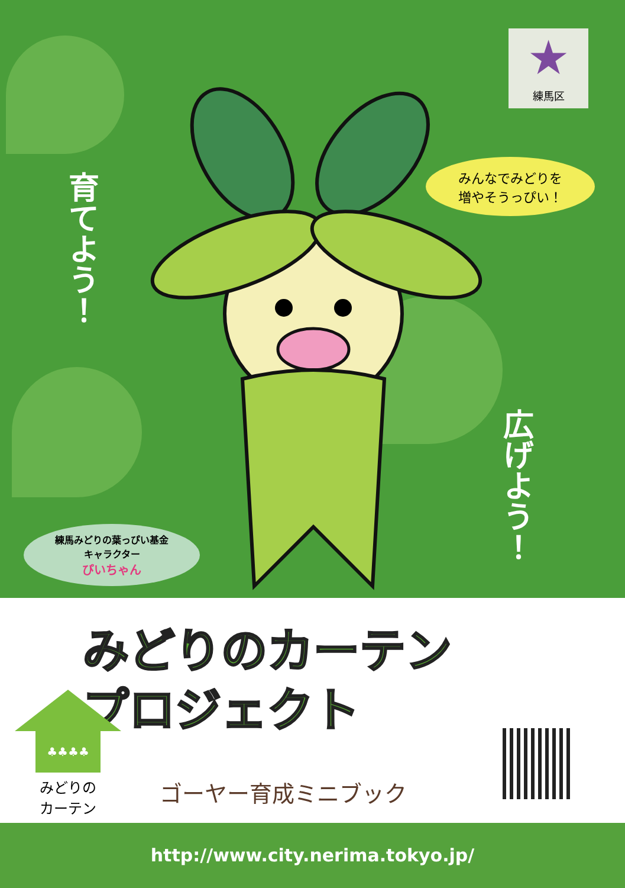★
練馬区
育てよう！
みんなでみどりを
増やそうっぴい！
練馬みどりの葉っぴい基金
キャラクター
ぴいちゃん
広げよう！
みどりのカーテン
プロジェクト
♣♣♣♣
みどりの
カーテン
ゴーヤー育成ミニブック
http://www.city.nerima.tokyo.jp/